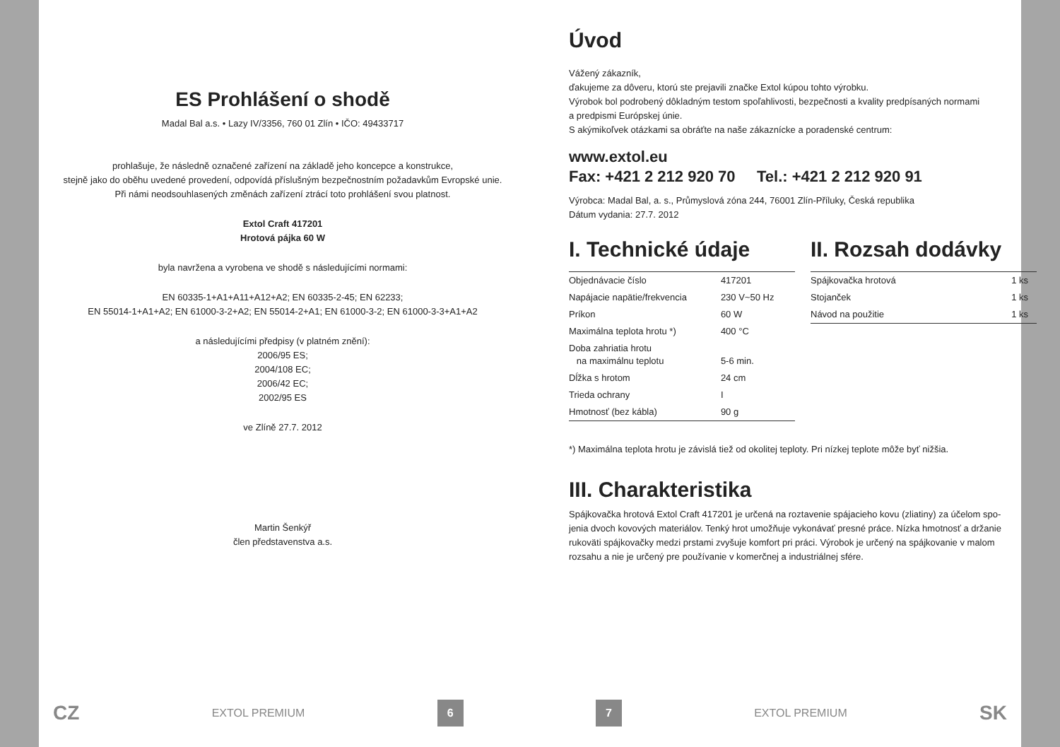ES Prohlášení o shodě
Madal Bal a.s. • Lazy IV/3356, 760 01 Zlín • IČO: 49433717
prohlašuje, že následně označené zařízení na základě jeho koncepce a konstrukce,
stejně jako do oběhu uvedené provedení, odpovídá příslušným bezpečnostním požadavkům Evropské unie.
Při námi neodsouhlasených změnách zařízení ztrácí toto prohlášení svou platnost.
Extol Craft 417201
Hrotová pájka 60 W
byla navržena a vyrobena ve shodě s následujícími normami:
EN 60335-1+A1+A11+A12+A2; EN 60335-2-45; EN 62233;
EN 55014-1+A1+A2; EN 61000-3-2+A2; EN 55014-2+A1; EN 61000-3-2; EN 61000-3-3+A1+A2
a následujícími předpisy (v platném znění):
2006/95 ES;
2004/108 EC;
2006/42 EC;
2002/95 ES
ve Zlíně 27.7. 2012
Martin Šenkýř
člen představenstva a.s.
Úvod
Vážený zákazník,
ďakujeme za dôveru, ktorú ste prejavili značke Extol kúpou tohto výrobku.
Výrobok bol podrobený dôkladným testom spoľahlivosti, bezpečnosti a kvality predpísaných normami
a predpismi Európskej únie.
S akýmikoľvek otázkami sa obráťte na naše zákaznícke a poradenské centrum:
www.extol.eu
Fax: +421 2 212 920 70 Tel.: +421 2 212 920 91
Výrobca: Madal Bal, a. s., Průmyslová zóna 244, 76001 Zlín-Příluky, Česká republika
Dátum vydania: 27.7. 2012
I. Technické údaje
| Objednávacie číslo | 417201 |
| Napájacie napätie/frekvencia | 230 V~50 Hz |
| Príkon | 60 W |
| Maximálna teplota hrotu *) | 400 °C |
| Doba zahriatia hrotu na maximálnu teplotu | 5-6 min. |
| Dĺžka s hrotom | 24 cm |
| Trieda ochrany | I |
| Hmotnosť (bez kábla) | 90 g |
II. Rozsah dodávky
| Spájkovačka hrotová | 1 ks |
| Stojanček | 1 ks |
| Návod na použitie | 1 ks |
*) Maximálna teplota hrotu je závislá tiež od okolitej teploty. Pri nízkej teplote môže byť nižšia.
III. Charakteristika
Spájkovačka hrotová Extol Craft 417201 je určená na roztavenie spájacieho kovu (zliatiny) za účelom spo-
jenia dvoch kovových materiálov. Tenký hrot umožňuje vykonávať presné práce. Nízka hmotnosť a držanie
rukoväti spájkovačky medzi prstami zvyšuje komfort pri práci. Výrobok je určený na spájkovanie v malom
rozsahu a nie je určený pre používanie v komerčnej a industriálnej sfére.
CZ EXTOL PREMIUM 6 7 EXTOL PREMIUM SK